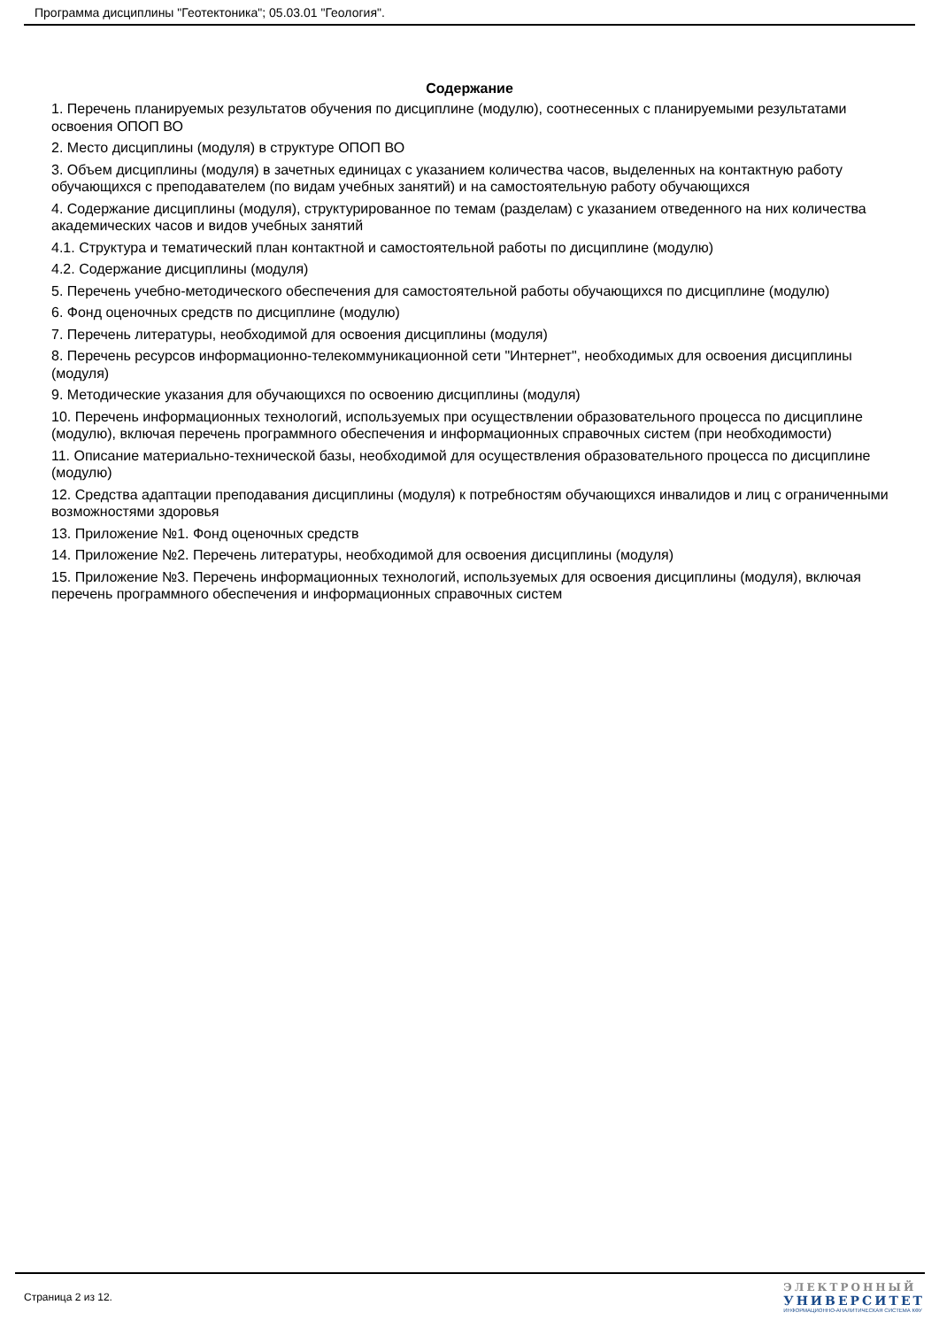Программа дисциплины "Геотектоника"; 05.03.01 "Геология".
Содержание
1. Перечень планируемых результатов обучения по дисциплине (модулю), соотнесенных с планируемыми результатами освоения ОПОП ВО
2. Место дисциплины (модуля) в структуре ОПОП ВО
3. Объем дисциплины (модуля) в зачетных единицах с указанием количества часов, выделенных на контактную работу обучающихся с преподавателем (по видам учебных занятий) и на самостоятельную работу обучающихся
4. Содержание дисциплины (модуля), структурированное по темам (разделам) с указанием отведенного на них количества академических часов и видов учебных занятий
4.1. Структура и тематический план контактной и самостоятельной работы по дисциплине (модулю)
4.2. Содержание дисциплины (модуля)
5. Перечень учебно-методического обеспечения для самостоятельной работы обучающихся по дисциплине (модулю)
6. Фонд оценочных средств по дисциплине (модулю)
7. Перечень литературы, необходимой для освоения дисциплины (модуля)
8. Перечень ресурсов информационно-телекоммуникационной сети "Интернет", необходимых для освоения дисциплины (модуля)
9. Методические указания для обучающихся по освоению дисциплины (модуля)
10. Перечень информационных технологий, используемых при осуществлении образовательного процесса по дисциплине (модулю), включая перечень программного обеспечения и информационных справочных систем (при необходимости)
11. Описание материально-технической базы, необходимой для осуществления образовательного процесса по дисциплине (модулю)
12. Средства адаптации преподавания дисциплины (модуля) к потребностям обучающихся инвалидов и лиц с ограниченными возможностями здоровья
13. Приложение №1. Фонд оценочных средств
14. Приложение №2. Перечень литературы, необходимой для освоения дисциплины (модуля)
15. Приложение №3. Перечень информационных технологий, используемых для освоения дисциплины (модуля), включая перечень программного обеспечения и информационных справочных систем
Страница 2 из 12.
ЭЛЕКТРОННЫЙ
УНИВЕРСИТЕТ
ИНФОРМАЦИОННО-АНАЛИТИЧЕСКАЯ СИСТЕМА КФУ